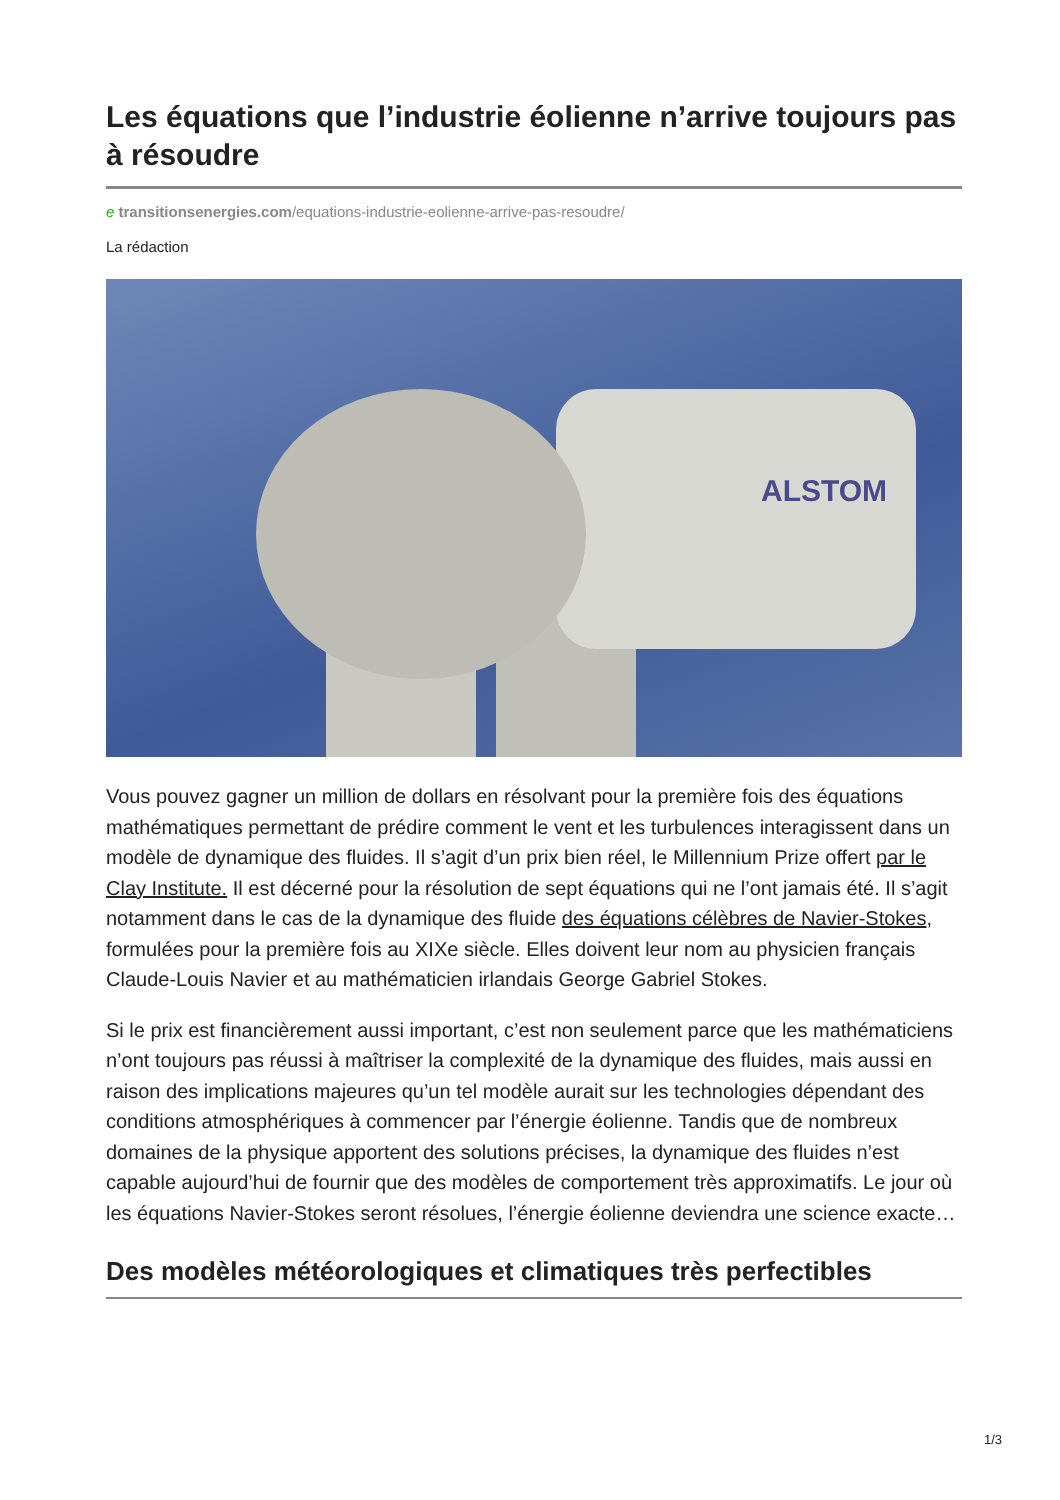Les équations que l’industrie éolienne n’arrive toujours pas à résoudre
e transitionsenergies.com/equations-industrie-eolienne-arrive-pas-resoudre/
La rédaction
ALSTOM
Vous pouvez gagner un million de dollars en résolvant pour la première fois des équations mathématiques permettant de prédire comment le vent et les turbulences interagissent dans un modèle de dynamique des fluides. Il s’agit d’un prix bien réel, le Millennium Prize offert par le Clay Institute. Il est décerné pour la résolution de sept équations qui ne l’ont jamais été. Il s’agit notamment dans le cas de la dynamique des fluide des équations célèbres de Navier-Stokes, formulées pour la première fois au XIXe siècle. Elles doivent leur nom au physicien français Claude-Louis Navier et au mathématicien irlandais George Gabriel Stokes.
Si le prix est financièrement aussi important, c’est non seulement parce que les mathématiciens n’ont toujours pas réussi à maîtriser la complexité de la dynamique des fluides, mais aussi en raison des implications majeures qu’un tel modèle aurait sur les technologies dépendant des conditions atmosphériques à commencer par l’énergie éolienne. Tandis que de nombreux domaines de la physique apportent des solutions précises, la dynamique des fluides n’est capable aujourd’hui de fournir que des modèles de comportement très approximatifs. Le jour où les équations Navier-Stokes seront résolues, l’énergie éolienne deviendra une science exacte…
Des modèles météorologiques et climatiques très perfectibles
1/3